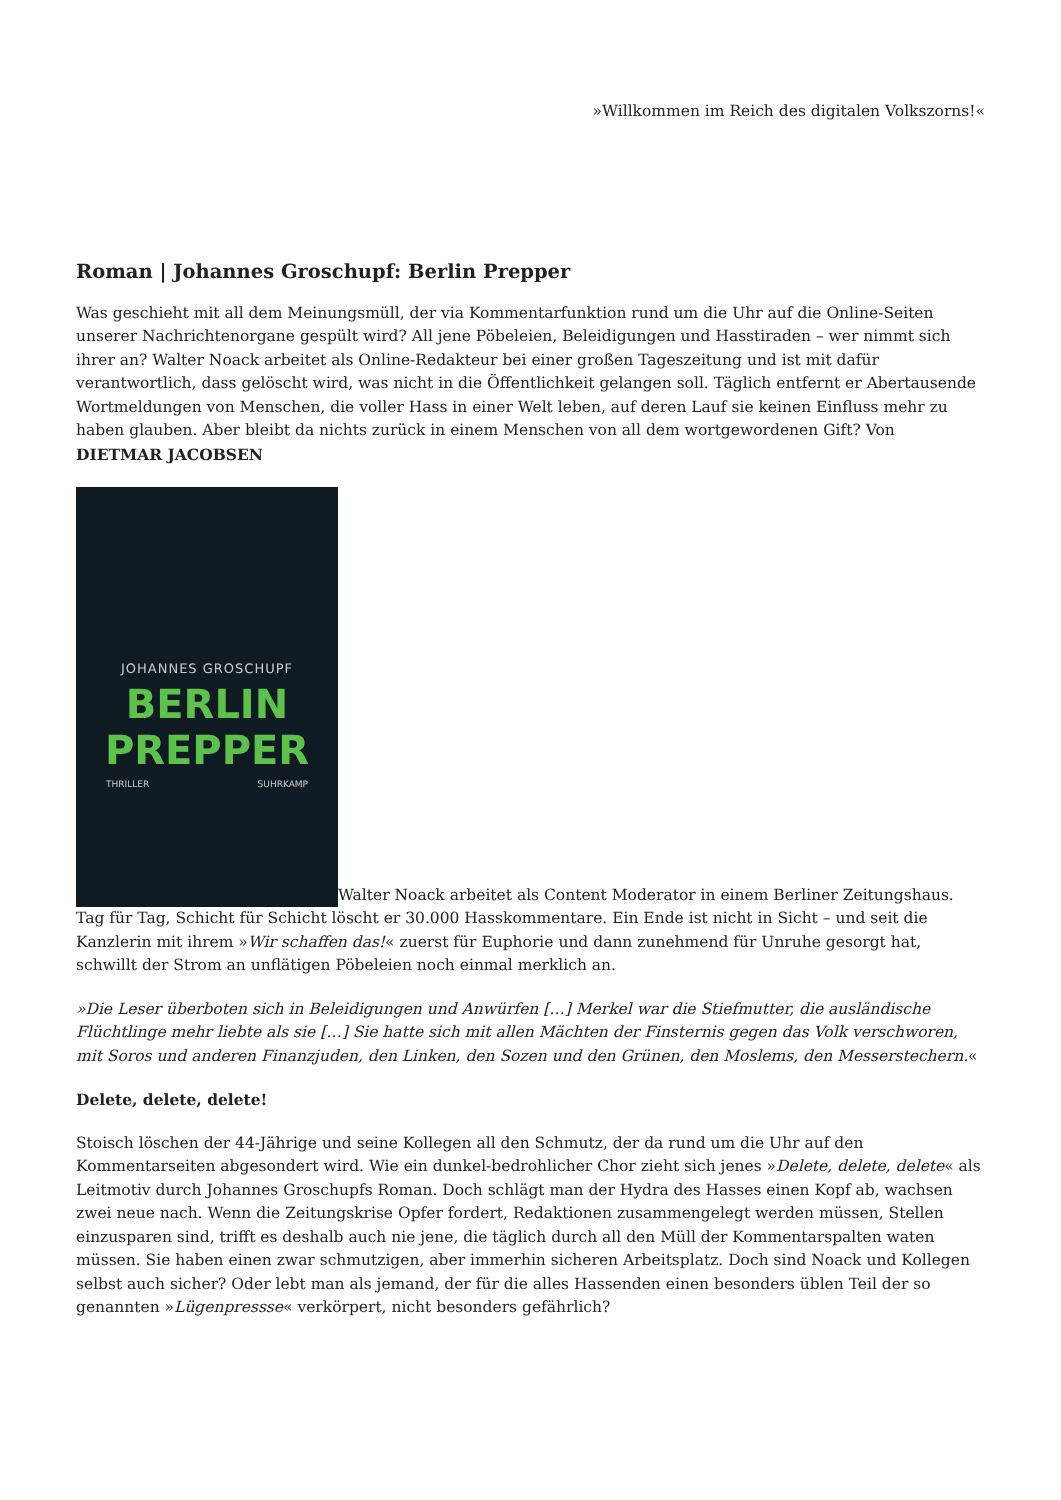»Willkommen im Reich des digitalen Volkszorns!«
Roman | Johannes Groschupf: Berlin Prepper
Was geschieht mit all dem Meinungsmüll, der via Kommentarfunktion rund um die Uhr auf die Online-Seiten unserer Nachrichtenorgane gespült wird? All jene Pöbeleien, Beleidigungen und Hasstiraden – wer nimmt sich ihrer an? Walter Noack arbeitet als Online-Redakteur bei einer großen Tageszeitung und ist mit dafür verantwortlich, dass gelöscht wird, was nicht in die Öffentlichkeit gelangen soll. Täglich entfernt er Abertausende Wortmeldungen von Menschen, die voller Hass in einer Welt leben, auf deren Lauf sie keinen Einfluss mehr zu haben glauben. Aber bleibt da nichts zurück in einem Menschen von all dem wortgewordenen Gift? Von DIETMAR JACOBSEN
JOHANNES GROSCHUPF
BERLIN
PREPPER THRILLER SUHRKAMP Walter Noack arbeitet als Content Moderator in einem Berliner Zeitungshaus. Tag für Tag, Schicht für Schicht löscht er 30.000 Hasskommentare. Ein Ende ist nicht in Sicht – und seit die Kanzlerin mit ihrem »Wir schaffen das!« zuerst für Euphorie und dann zunehmend für Unruhe gesorgt hat, schwillt der Strom an unflätigen Pöbeleien noch einmal merklich an.
»Die Leser überboten sich in Beleidigungen und Anwürfen […] Merkel war die Stiefmutter, die ausländische Flüchtlinge mehr liebte als sie […] Sie hatte sich mit allen Mächten der Finsternis gegen das Volk verschworen, mit Soros und anderen Finanzjuden, den Linken, den Sozen und den Grünen, den Moslems, den Messerstechern.«
Delete, delete, delete!
Stoisch löschen der 44-Jährige und seine Kollegen all den Schmutz, der da rund um die Uhr auf den Kommentarseiten abgesondert wird. Wie ein dunkel-bedrohlicher Chor zieht sich jenes »Delete, delete, delete« als Leitmotiv durch Johannes Groschupfs Roman. Doch schlägt man der Hydra des Hasses einen Kopf ab, wachsen zwei neue nach. Wenn die Zeitungskrise Opfer fordert, Redaktionen zusammengelegt werden müssen, Stellen einzusparen sind, trifft es deshalb auch nie jene, die täglich durch all den Müll der Kommentarspalten waten müssen. Sie haben einen zwar schmutzigen, aber immerhin sicheren Arbeitsplatz. Doch sind Noack und Kollegen selbst auch sicher? Oder lebt man als jemand, der für die alles Hassenden einen besonders üblen Teil der so genannten »Lügenpressse« verkörpert, nicht besonders gefährlich?